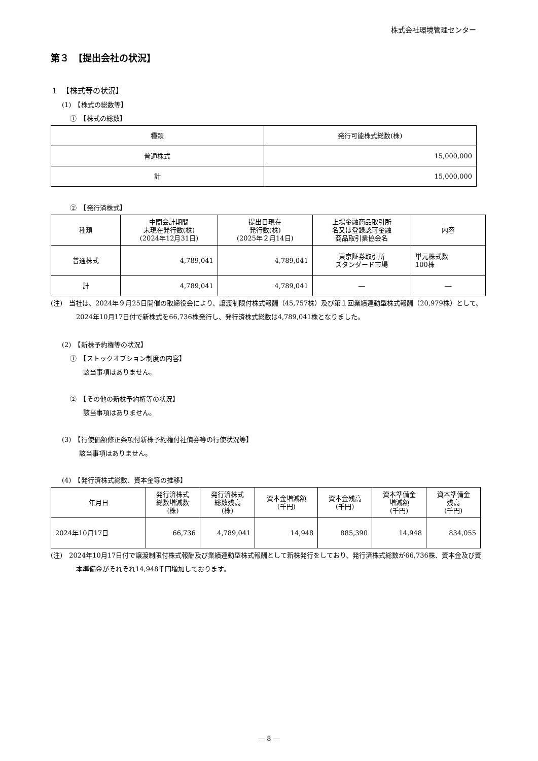株式会社環境管理センター
第３　【提出会社の状況】
１　【株式等の状況】
(1)　【株式の総数等】
①　【株式の総数】
| 種類 | 発行可能株式総数(株) |
| --- | --- |
| 普通株式 | 15,000,000 |
| 計 | 15,000,000 |
②　【発行済株式】
| 種類 | 中間会計期間 末現在発行数(株) (2024年12月31日) | 提出日現在 発行数(株) (2025年２月14日) | 上場金融商品取引所 名又は登録認可金融 商品取引業協会名 | 内容 |
| --- | --- | --- | --- | --- |
| 普通株式 | 4,789,041 | 4,789,041 | 東京証券取引所 スタンダード市場 | 単元株式数 100株 |
| 計 | 4,789,041 | 4,789,041 | ― | ― |
(注)　当社は、2024年９月25日開催の取締役会により、譲渡制限付株式報酬（45,757株）及び第１回業績連動型株式報酬（20,979株）として、2024年10月17日付で新株式を66,736株発行し、発行済株式総数は4,789,041株となりました。
(2)　【新株予約権等の状況】
①　【ストックオプション制度の内容】
該当事項はありません。
②　【その他の新株予約権等の状況】
該当事項はありません。
(3)　【行使価額修正条項付新株予約権付社債券等の行使状況等】
該当事項はありません。
(4)　【発行済株式総数、資本金等の推移】
| 年月日 | 発行済株式 総数増減数 (株) | 発行済株式 総数残高 (株) | 資本金増減額 (千円) | 資本金残高 (千円) | 資本準備金 増減額 (千円) | 資本準備金 残高 (千円) |
| --- | --- | --- | --- | --- | --- | --- |
| 2024年10月17日 | 66,736 | 4,789,041 | 14,948 | 885,390 | 14,948 | 834,055 |
(注)　2024年10月17日付で譲渡制限付株式報酬及び業績連動型株式報酬として新株発行をしており、発行済株式総数が66,736株、資本金及び資本準備金がそれぞれ14,948千円増加しております。
― 8 ―